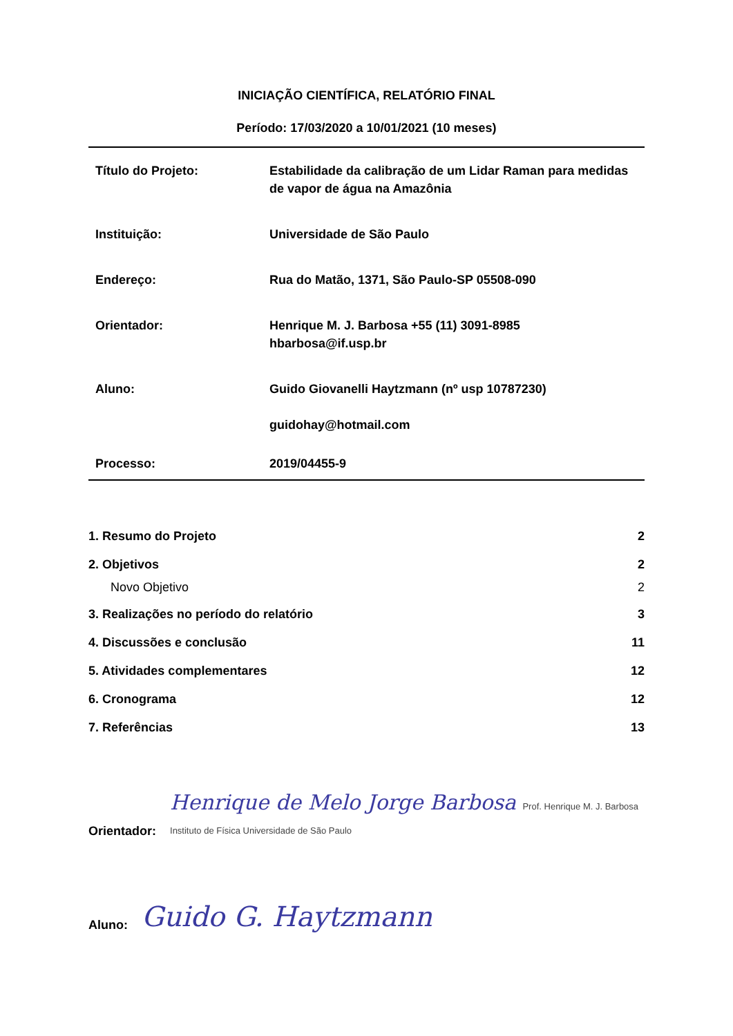INICIAÇÃO CIENTÍFICA, RELATÓRIO FINAL
Período: 17/03/2020 a 10/01/2021 (10 meses)
| Título do Projeto: | Estabilidade da calibração de um Lidar Raman para medidas de vapor de água na Amazônia |
| Instituição: | Universidade de São Paulo |
| Endereço: | Rua do Matão, 1371, São Paulo-SP 05508-090 |
| Orientador: | Henrique M. J. Barbosa +55 (11) 3091-8985 hbarbosa@if.usp.br |
| Aluno: | Guido Giovanelli Haytzmann (nº usp 10787230) guidohay@hotmail.com |
| Processo: | 2019/04455-9 |
| 1. Resumo do Projeto | 2 |
| 2. Objetivos | 2 |
| Novo Objetivo | 2 |
| 3. Realizações no período do relatório | 3 |
| 4. Discussões e conclusão | 11 |
| 5. Atividades complementares | 12 |
| 6. Cronograma | 12 |
| 7. Referências | 13 |
Orientador: Henrique de Melo Jorge Barbosa Prof. Henrique M. J. Barbosa Instituto de Física Universidade de São Paulo
Aluno: Guido G. Haytzmann